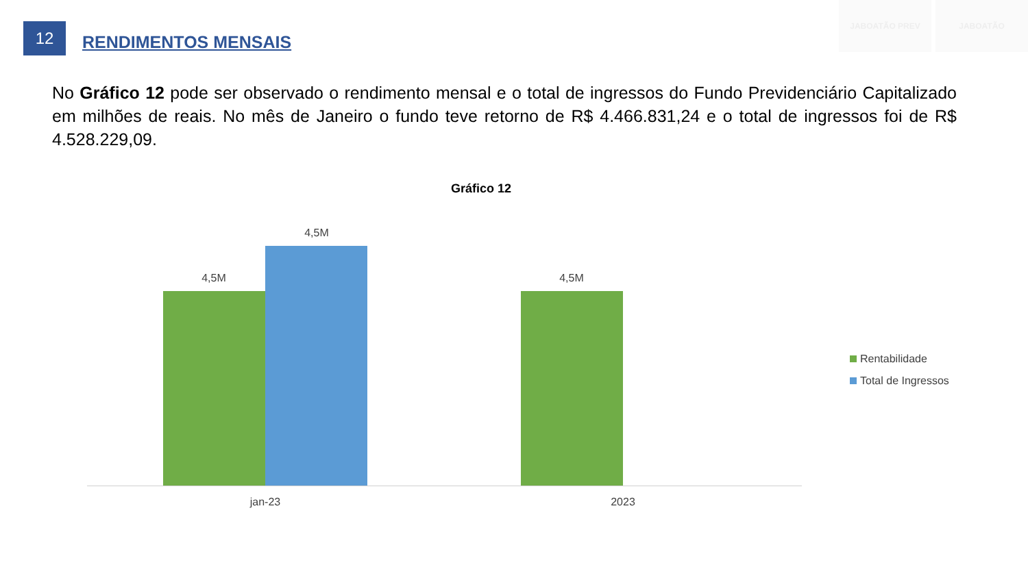12
RENDIMENTOS MENSAIS
JABOATÃO PREV JABOATÃO
No Gráfico 12 pode ser observado o rendimento mensal e o total de ingressos do Fundo Previdenciário Capitalizado em milhões de reais. No mês de Janeiro o fundo teve retorno de R$ 4.466.831,24 e o total de ingressos foi de R$ 4.528.229,09.
Gráfico 12
4,5M
4,5M
4,5M
jan-23 2023
Rentabilidade
Total de Ingressos